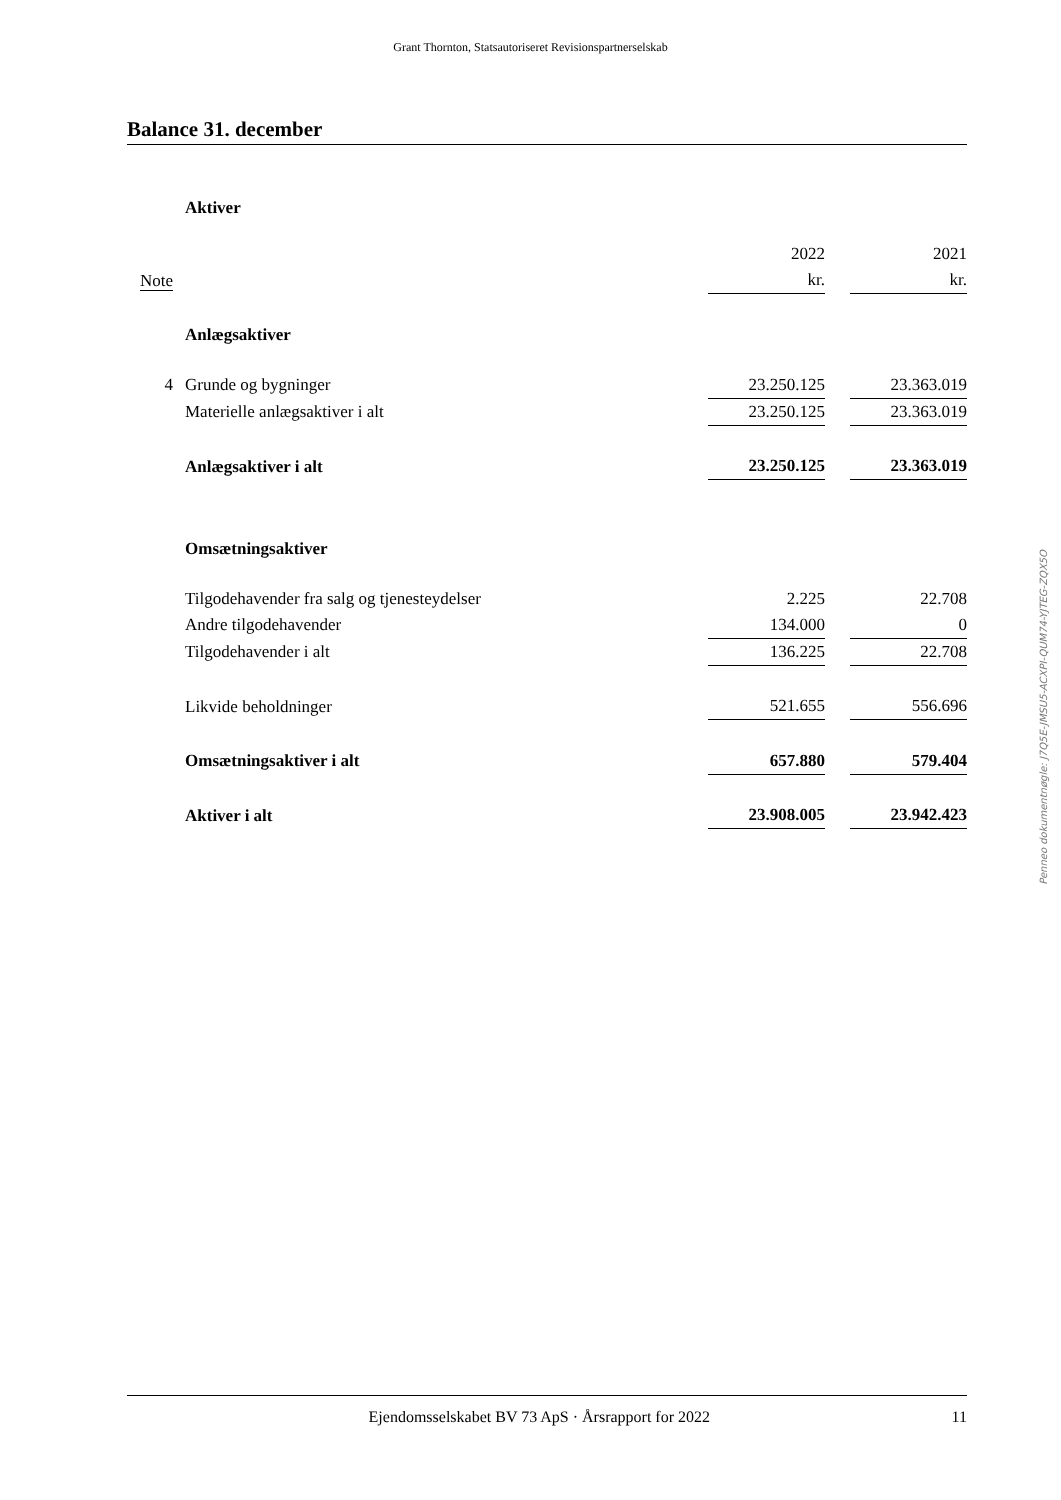Grant Thornton, Statsautoriseret Revisionspartnerselskab
Balance 31. december
| | Aktiver | | | |
| | | 2022 | | 2021 |
| Note | | kr. | | kr. |
| | Anlægsaktiver | | | |
| 4 | Grunde og bygninger | 23.250.125 | | 23.363.019 |
| | Materielle anlægsaktiver i alt | 23.250.125 | | 23.363.019 |
| | Anlægsaktiver i alt | 23.250.125 | | 23.363.019 |
| | Omsætningsaktiver | | | |
| | Tilgodehavender fra salg og tjenesteydelser | 2.225 | | 22.708 |
| | Andre tilgodehavender | 134.000 | | 0 |
| | Tilgodehavender i alt | 136.225 | | 22.708 |
| | Likvide beholdninger | 521.655 | | 556.696 |
| | Omsætningsaktiver i alt | 657.880 | | 579.404 |
| | Aktiver i alt | 23.908.005 | | 23.942.423 |
Penneo dokumentnøgle: J7Q5E-JMSU5-ACXPI-QUM74-YJTEG-ZQX5O
Ejendomsselskabet BV 73 ApS · Årsrapport for 2022 11